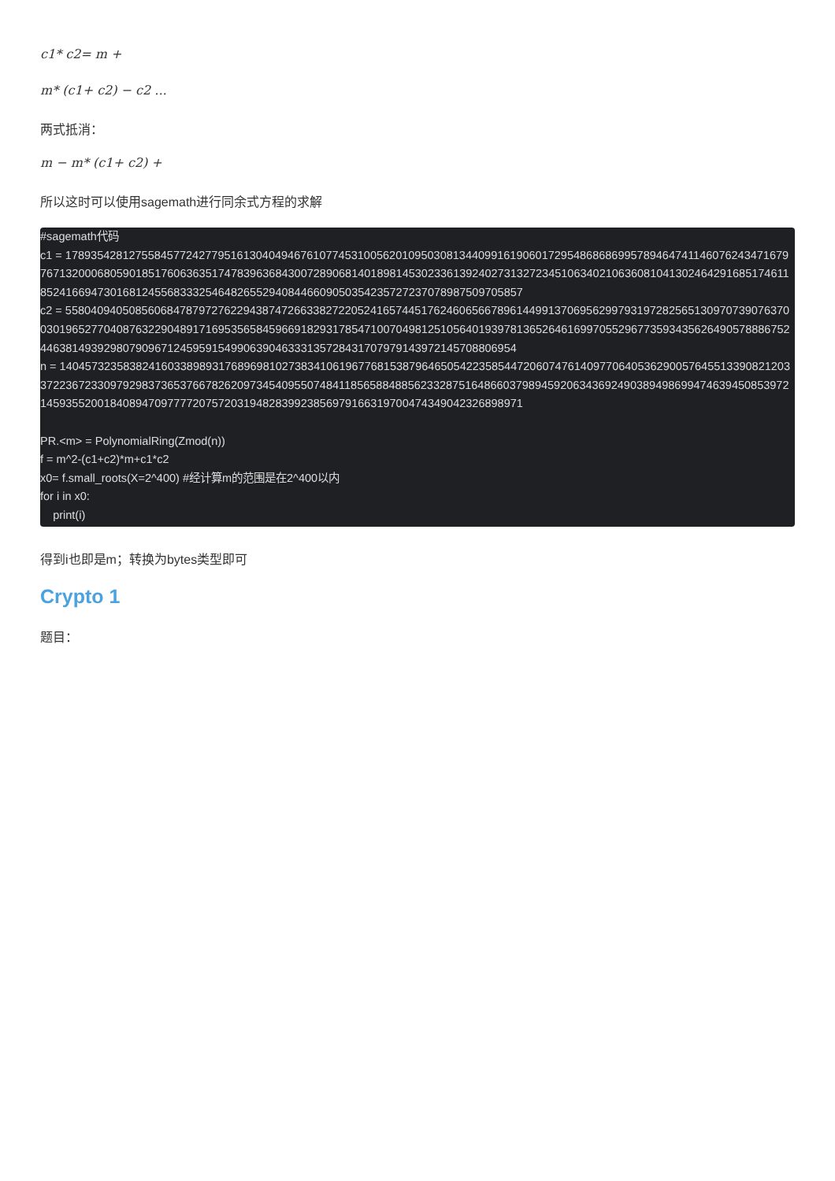c1* c2= m +
m* (c1+ c2) − c2 ...
两式抵消：
m − m* (c1+ c2) +
所以这时可以使用sagemath进行同余式方程的求解
#sagemath代码
c1 = 1789354281275584577242779516130404946761077453100562010950308134409916190601729548686869957894647411460762434716797671320006805901851760636351747839636843007289068140189814530233613924027313272345106340210636081041302464291685174611852416694730168124556833325464826552940844660905035423572723707898750970585​7
c2 = 5580409405085606847879727622943874726633827220524165744517624606566789614499137069562997931972825651309707390763700301965277040876322904891716953565845966918293178547100704981251056401939781365264616997055296773593435626490578886752446381493929807909671245959154990639046333135728431707979143972145708806954
n = 1404573235838241603389893176896981027383410619677681538796465054223585447206074761409770640536290057645513390821203372236723309792983736537667826209734540955074841185658848856233287516486603798945920634369249038949869947463945085397214593552001840894709777720757203194828399238569791663197004743490423268989​71

PR.<m> = PolynomialRing(Zmod(n))
f = m^2-(c1+c2)*m+c1*c2
x0= f.small_roots(X=2^400) #经计算m的范围是在2^400以内
for i in x0:
    print(i)
得到i也即是m；转换为bytes类型即可
Crypto 1
题目：